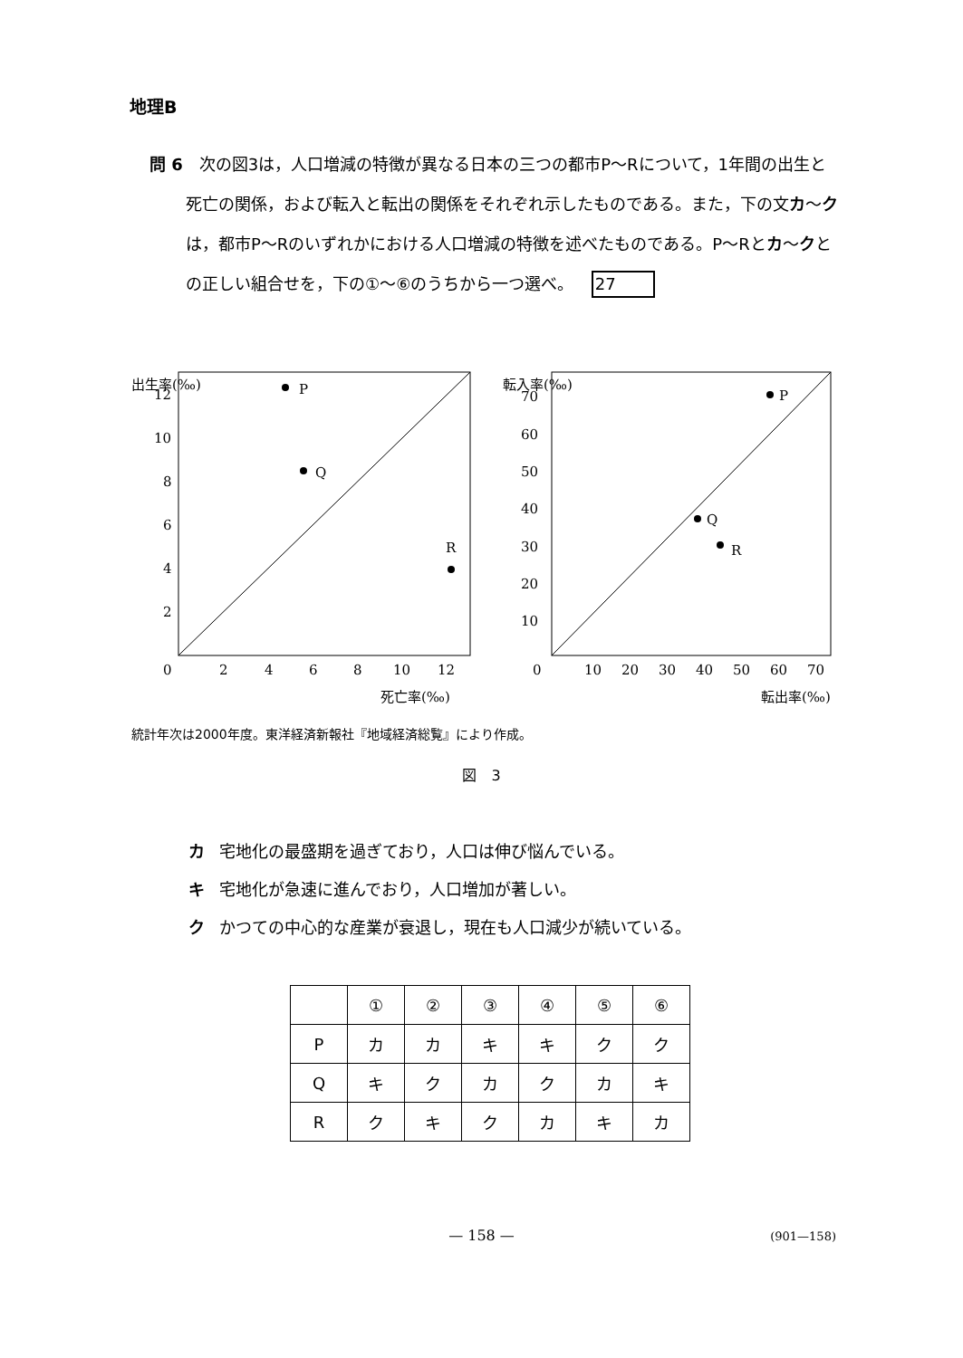地理B
問 6　次の図3は，人口増減の特徴が異なる日本の三つの都市P～Rについて，1年間の出生と死亡の関係，および転入と転出の関係をそれぞれ示したものである。また，下の文カ～クは，都市P～Rのいずれかにおける人口増減の特徴を述べたものである。P～Rとカ～クとの正しい組合せを，下の①～⑥のうちから一つ選べ。 27
出生率(‰)
12
10
8
6
4
2
0
2
4
6
8
10
12
死亡率(‰)
P
Q
R
転入率(‰)
70
60
50
40
30
20
10
0
10
20
30
40
50
60
70
転出率(‰)
P
Q
R
統計年次は2000年度。東洋経済新報社『地域経済総覧』により作成。
図　3
カ 宅地化の最盛期を過ぎており，人口は伸び悩んでいる。
キ 宅地化が急速に進んでおり，人口増加が著しい。
ク かつての中心的な産業が衰退し，現在も人口減少が続いている。
| | ① | ② | ③ | ④ | ⑤ | ⑥ |
| --- | --- | --- | --- | --- | --- | --- |
| P | カ | カ | キ | キ | ク | ク |
| Q | キ | ク | カ | ク | カ | キ |
| R | ク | キ | ク | カ | キ | カ |
— 158 — (901—158)